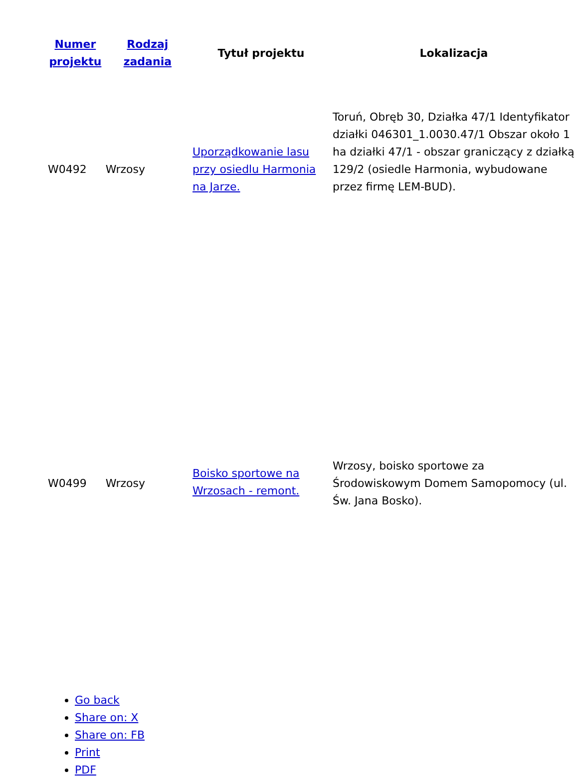| Numer projektu | Rodzaj zadania | Tytuł projektu | Lokalizacja |
| --- | --- | --- | --- |
| W0492 | Wrzosy | Uporządkowanie lasu przy osiedlu Harmonia na Jarze. | Toruń, Obręb 30, Działka 47/1 Identyfikator działki 046301_1.0030.47/1 Obszar około 1 ha działki 47/1 - obszar graniczący z działką 129/2 (osiedle Harmonia, wybudowane przez firmę LEM-BUD). |
| W0499 | Wrzosy | Boisko sportowe na Wrzosach - remont. | Wrzosy, boisko sportowe za Środowiskowym Domem Samopomocy (ul. Św. Jana Bosko). |
Go back
Share on: X
Share on: FB
Print
PDF